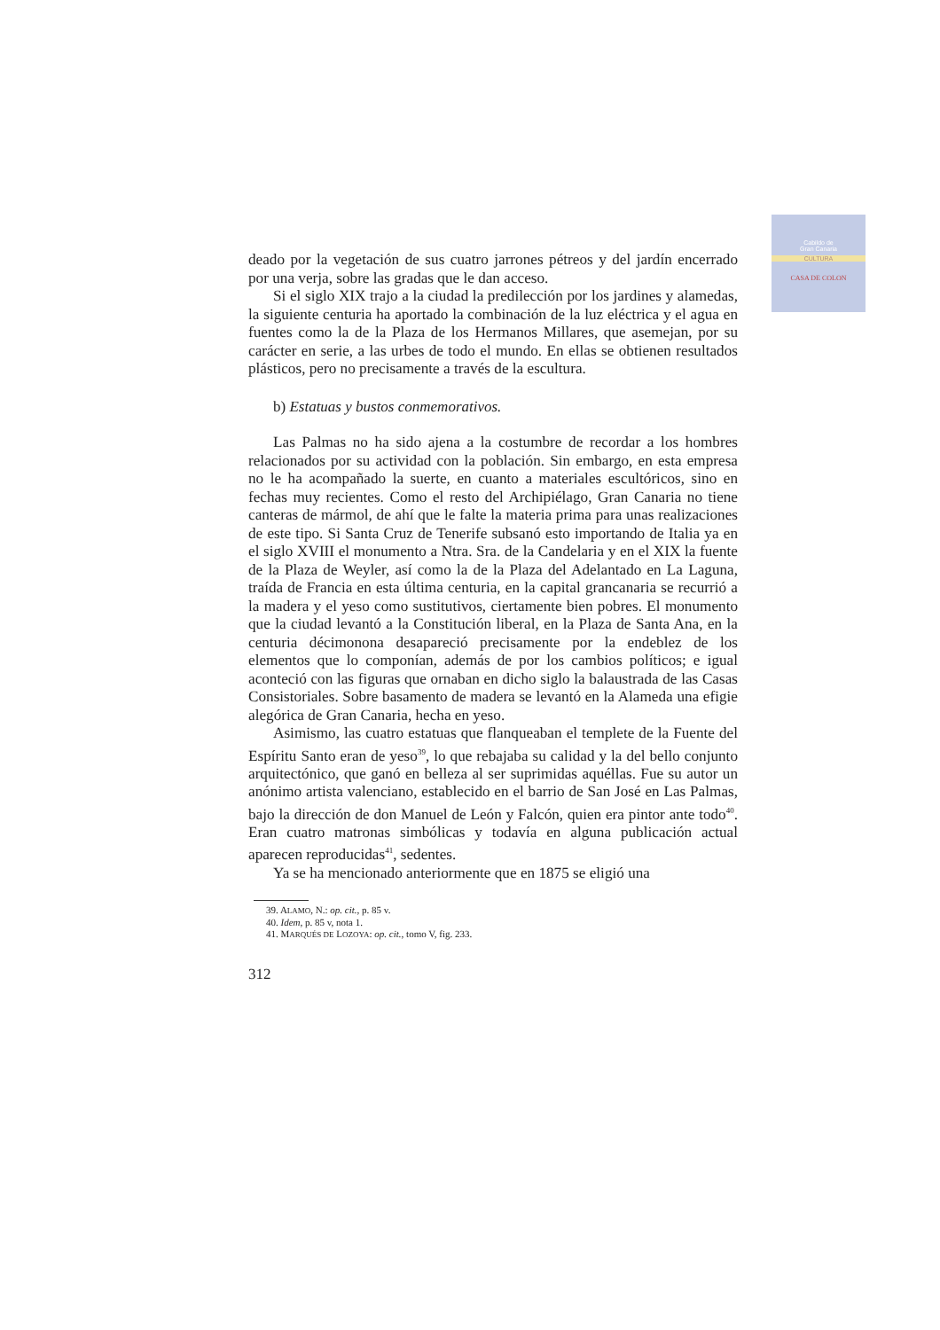Cabildo de
Gran Canaria
CULTURA
CASA DE COLON
deado por la vegetación de sus cuatro jarrones pétreos y del jardín encerrado por una verja, sobre las gradas que le dan acceso.
Si el siglo XIX trajo a la ciudad la predilección por los jardines y alamedas, la siguiente centuria ha aportado la combinación de la luz eléctrica y el agua en fuentes como la de la Plaza de los Hermanos Millares, que asemejan, por su carácter en serie, a las urbes de todo el mundo. En ellas se obtienen resultados plásticos, pero no precisamente a través de la escultura.
b) Estatuas y bustos conmemorativos.
Las Palmas no ha sido ajena a la costumbre de recordar a los hombres relacionados por su actividad con la población. Sin embargo, en esta empresa no le ha acompañado la suerte, en cuanto a materiales escultóricos, sino en fechas muy recientes. Como el resto del Archipiélago, Gran Canaria no tiene canteras de mármol, de ahí que le falte la materia prima para unas realizaciones de este tipo. Si Santa Cruz de Tenerife subsanó esto importando de Italia ya en el siglo XVIII el monumento a Ntra. Sra. de la Candelaria y en el XIX la fuente de la Plaza de Weyler, así como la de la Plaza del Adelantado en La Laguna, traída de Francia en esta última centuria, en la capital grancanaria se recurrió a la madera y el yeso como sustitutivos, ciertamente bien pobres. El monumento que la ciudad levantó a la Constitución liberal, en la Plaza de Santa Ana, en la centuria décimonona desapareció precisamente por la endeblez de los elementos que lo componían, además de por los cambios políticos; e igual aconteció con las figuras que ornaban en dicho siglo la balaustrada de las Casas Consistoriales. Sobre basamento de madera se levantó en la Alameda una efigie alegórica de Gran Canaria, hecha en yeso.
Asimismo, las cuatro estatuas que flanqueaban el templete de la Fuente del Espíritu Santo eran de yeso<sup>39</sup>, lo que rebajaba su calidad y la del bello conjunto arquitectónico, que ganó en belleza al ser suprimidas aquéllas. Fue su autor un anónimo artista valenciano, establecido en el barrio de San José en Las Palmas, bajo la dirección de don Manuel de León y Falcón, quien era pintor ante todo<sup>40</sup>. Eran cuatro matronas simbólicas y todavía en alguna publicación actual aparecen reproducidas<sup>41</sup>, sedentes.
Ya se ha mencionado anteriormente que en 1875 se eligió una
39. ALAMO, N.: op. cit., p. 85 v.
40. Idem, p. 85 v, nota 1.
41. MARQUÉS DE LOZOYA: op. cit., tomo V, fig. 233.
312